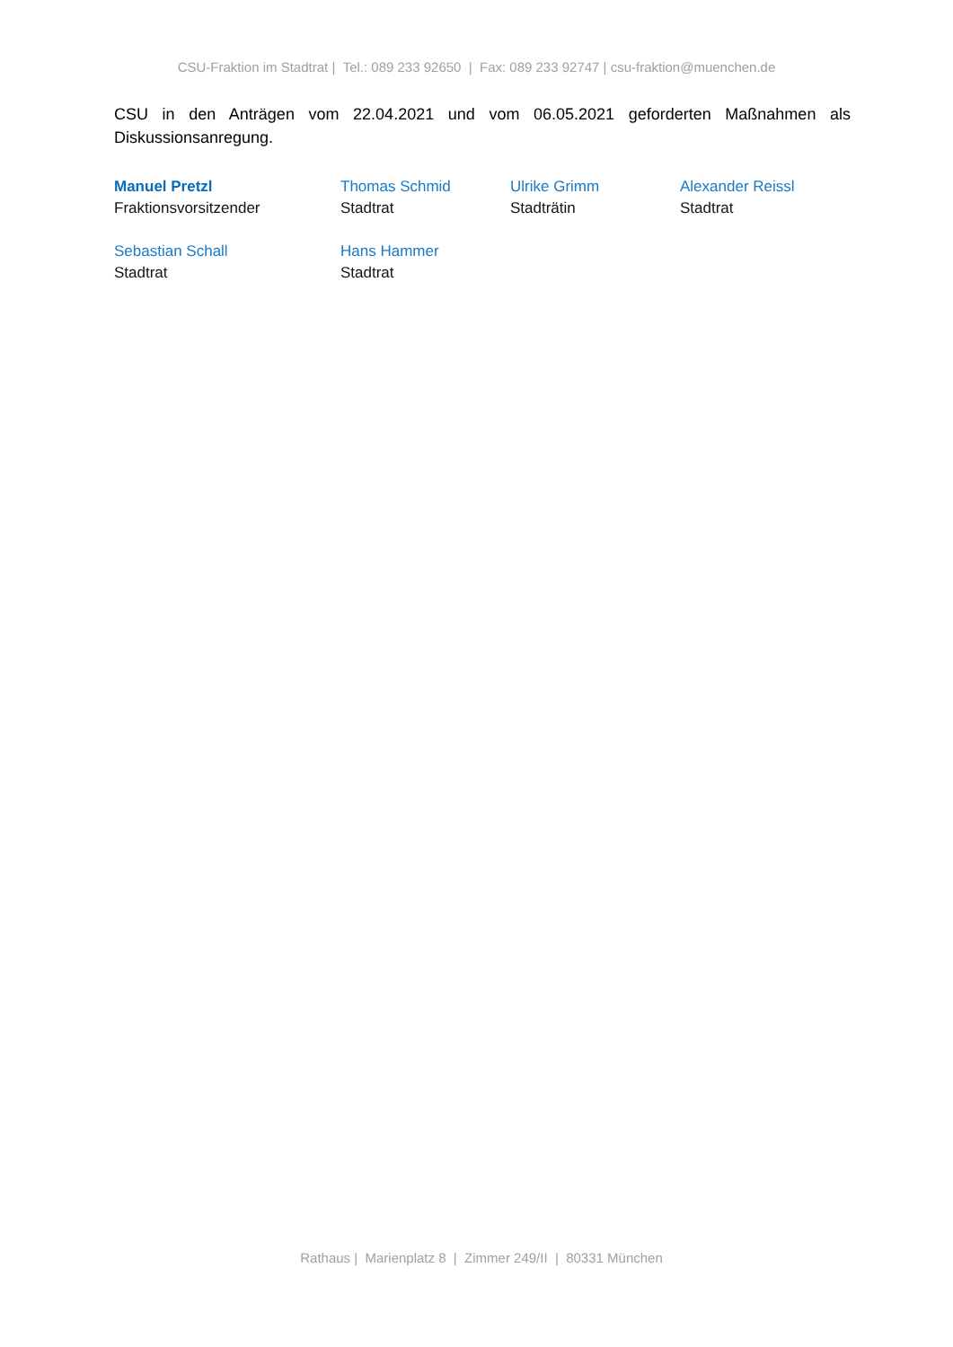CSU-Fraktion im Stadtrat | Tel.: 089 233 92650 | Fax: 089 233 92747 | csu-fraktion@muenchen.de
CSU in den Anträgen vom 22.04.2021 und vom 06.05.2021 geforderten Maßnahmen als Diskussionsanregung.
Manuel Pretzl
Fraktionsvorsitzender
Thomas Schmid
Stadtrat
Ulrike Grimm
Stadträtin
Alexander Reissl
Stadtrat
Sebastian Schall
Stadtrat
Hans Hammer
Stadtrat
Rathaus | Marienplatz 8 | Zimmer 249/II | 80331 München